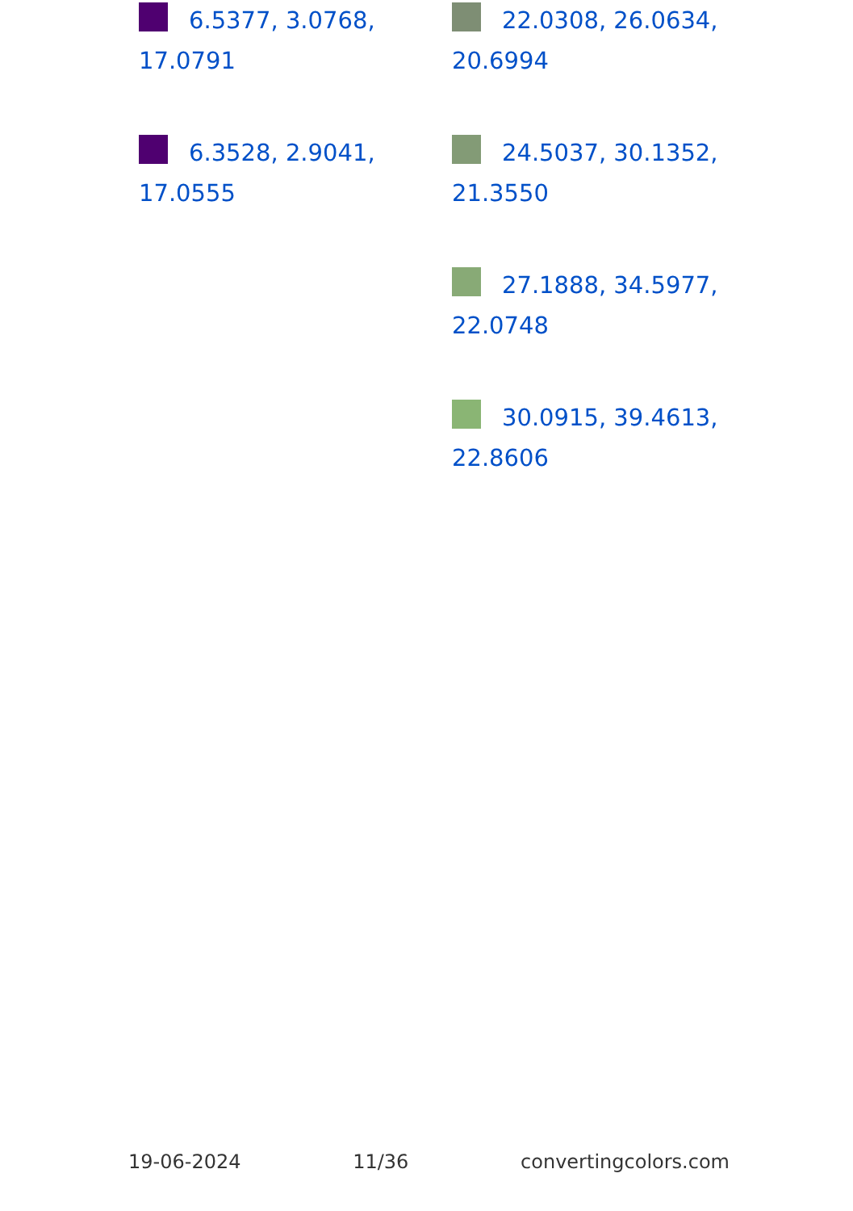6.5377, 3.0768, 17.0791
6.3528, 2.9041, 17.0555
22.0308, 26.0634, 20.6994
24.5037, 30.1352, 21.3550
27.1888, 34.5977, 22.0748
30.0915, 39.4613, 22.8606
19-06-2024 11/36 convertingcolors.com